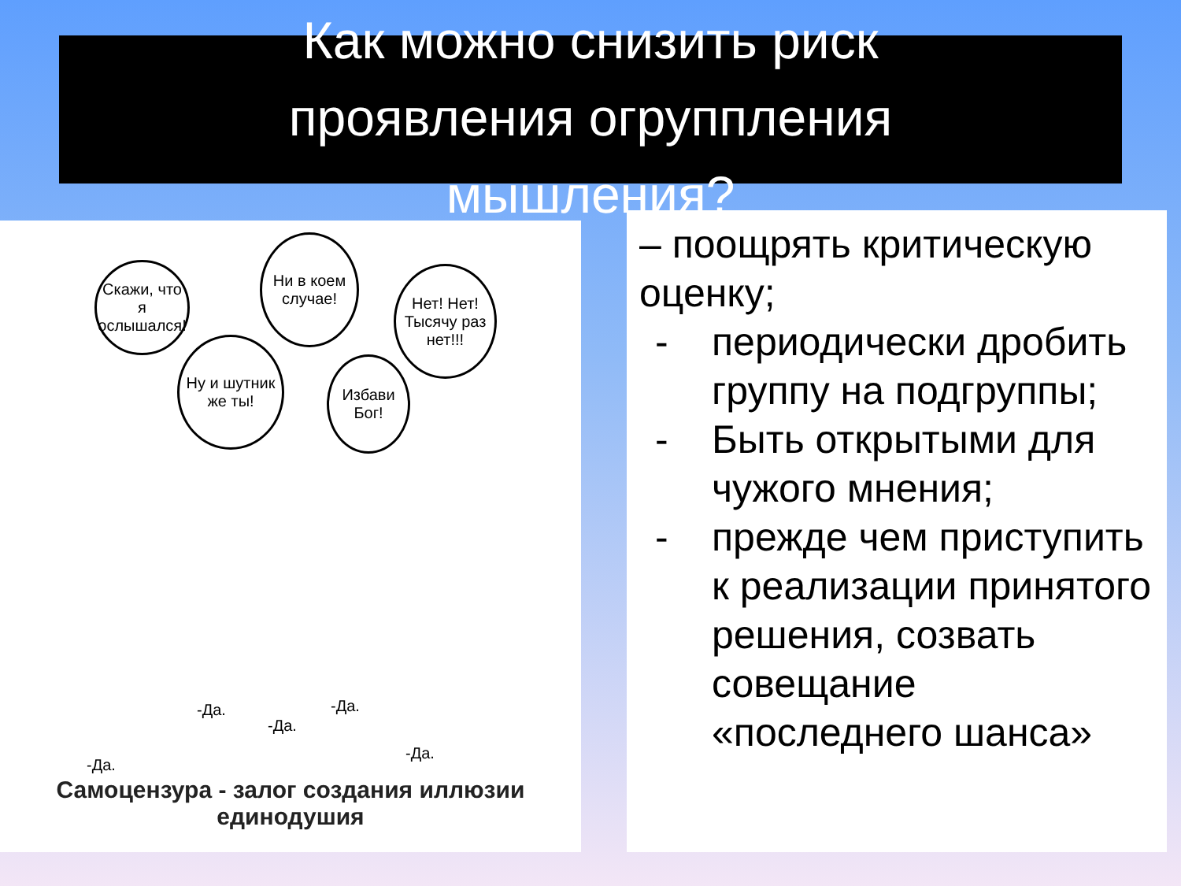Как можно снизить риск
проявления огруппления
мышления?
Скажи, что я ослышался!
Ни в коем случае!
Нет! Нет! Тысячу раз нет!!!
Ну и шутник же ты!
Избави Бог!
-Да.
-Да.
-Да.
-Да.
-Да.
Самоцензура - залог создания иллюзии единодушия
– поощрять критическую оценку;
- периодически дробить группу на подгруппы;
- Быть открытыми для чужого мнения;
- прежде чем приступить к реализации принятого решения, созвать совещание «последнего шанса»